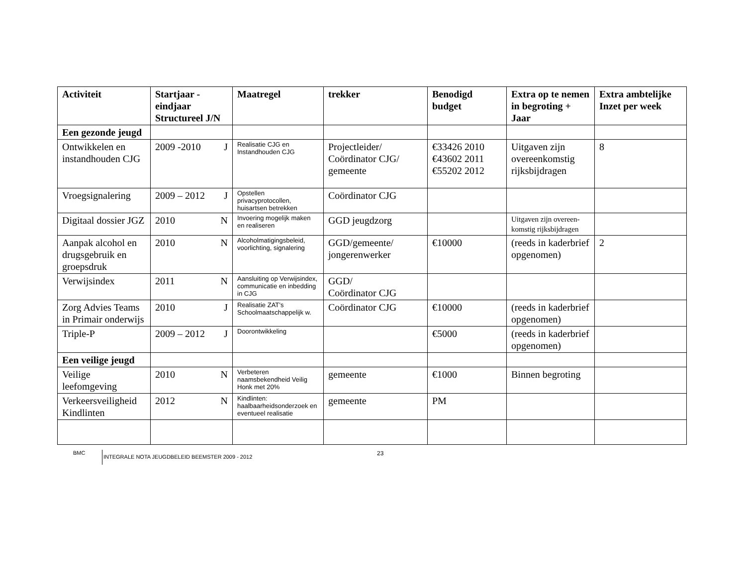| Activiteit | Startjaar - eindjaar Structureel J/N | Maatregel | trekker | Benodigd budget | Extra op te nemen in begroting + Jaar | Extra ambtelijke Inzet per week |
| --- | --- | --- | --- | --- | --- | --- |
| Een gezonde jeugd | | | | | | |
| Ontwikkelen en instandhouden CJG | 2009 -2010 J | Realisatie CJG en Instandhouden CJG | Projectleider/ Coördinator CJG/ gemeente | €33426 2010 €43602 2011 €55202 2012 | Uitgaven zijn overeenkomstig rijksbijdragen | 8 |
| Vroegsignalering | 2009 – 2012 J | Opstellen privacyprotocollen, huisartsen betrekken | Coördinator CJG | | | |
| Digitaal dossier JGZ | 2010 N | Invoering mogelijk maken en realiseren | GGD jeugdzorg | | Uitgaven zijn overeen-komstig rijksbijdragen | |
| Aanpak alcohol en drugsgebruik en groepsdruk | 2010 N | Alcoholmatigingsbeleid, voorlichting, signalering | GGD/gemeente/ jongerenwerker | €10000 | (reeds in kaderbrief opgenomen) | 2 |
| Verwijsindex | 2011 N | Aansluiting op Verwijsindex, communicatie en inbedding in CJG | GGD/ Coördinator CJG | | | |
| Zorg Advies Teams in Primair onderwijs | 2010 J | Realisatie ZAT’s Schoolmaatschappelijk w. | Coördinator CJG | €10000 | (reeds in kaderbrief opgenomen) | |
| Triple-P | 2009 – 2012 J | Doorontwikkeling | | €5000 | (reeds in kaderbrief opgenomen) | |
| Een veilige jeugd | | | | | | |
| Veilige leefomgeving | 2010 N | Verbeteren naamsbekendheid Veilig Honk met 20% | gemeente | €1000 | Binnen begroting | |
| Verkeersveiligheid Kindlinten | 2012 N | Kindlinten: haalbaarheidsonderzoek en eventueel realisatie | gemeente | PM | | |
BMC INTEGRALE NOTA JEUGDBELEID BEEMSTER 2009 - 2012 23